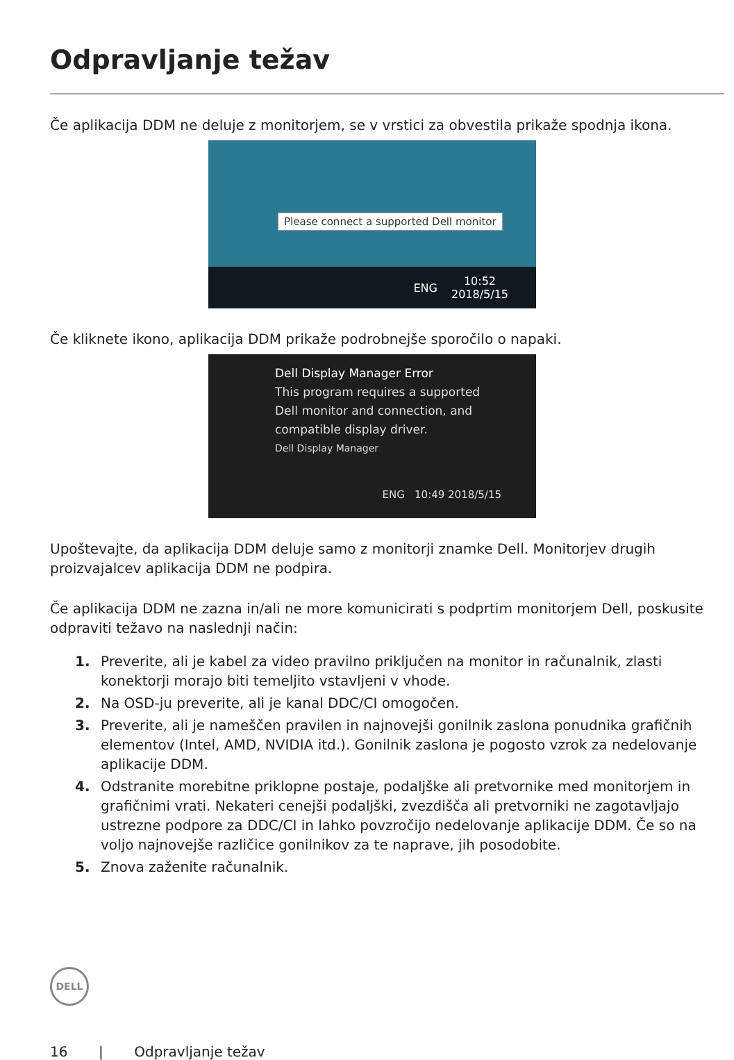Odpravljanje težav
Če aplikacija DDM ne deluje z monitorjem, se v vrstici za obvestila prikaže spodnja ikona.
Please connect a supported Dell monitor
ENG 10:52
2018/5/15
Če kliknete ikono, aplikacija DDM prikaže podrobnejše sporočilo o napaki.
Dell Display Manager Error
This program requires a supported
Dell monitor and connection, and
compatible display driver.
Dell Display Manager
ENG 10:49 2018/5/15
Upoštevajte, da aplikacija DDM deluje samo z monitorji znamke Dell. Monitorjev drugih proizvajalcev aplikacija DDM ne podpira.
Če aplikacija DDM ne zazna in/ali ne more komunicirati s podprtim monitorjem Dell, poskusite odpraviti težavo na naslednji način:
1. Preverite, ali je kabel za video pravilno priključen na monitor in računalnik, zlasti konektorji morajo biti temeljito vstavljeni v vhode.
2. Na OSD-ju preverite, ali je kanal DDC/CI omogočen.
3. Preverite, ali je nameščen pravilen in najnovejši gonilnik zaslona ponudnika grafičnih elementov (Intel, AMD, NVIDIA itd.). Gonilnik zaslona je pogosto vzrok za nedelovanje aplikacije DDM.
4. Odstranite morebitne priklopne postaje, podaljške ali pretvornike med monitorjem in grafičnimi vrati. Nekateri cenejši podaljški, zvezdišča ali pretvorniki ne zagotavljajo ustrezne podpore za DDC/CI in lahko povzročijo nedelovanje aplikacije DDM. Če so na voljo najnovejše različice gonilnikov za te naprave, jih posodobite.
5. Znova zaženite računalnik.
DELL
16 | Odpravljanje težav